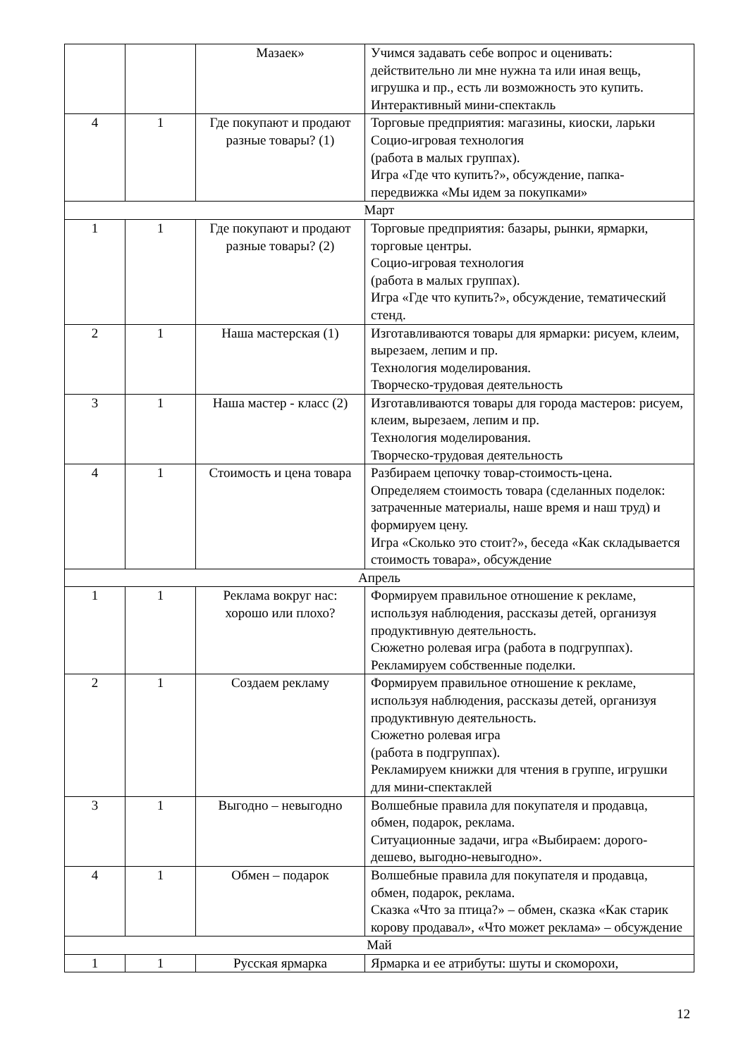| | | Мазаек» | Учимся задавать себе вопрос и оценивать: действительно ли мне нужна та или иная вещь, игрушка и пр., есть ли возможность это купить. Интерактивный мини-спектакль |
| 4 | 1 | Где покупают и продают разные товары? (1) | Торговые предприятия: магазины, киоски, ларьки Социо-игровая технология (работа в малых группах). Игра «Где что купить?», обсуждение, папка-передвижка «Мы идем за покупками» |
| Март | | | |
| 1 | 1 | Где покупают и продают разные товары? (2) | Торговые предприятия: базары, рынки, ярмарки, торговые центры. Социо-игровая технология (работа в малых группах). Игра «Где что купить?», обсуждение, тематический стенд. |
| 2 | 1 | Наша мастерская (1) | Изготавливаются товары для ярмарки: рисуем, клеим, вырезаем, лепим и пр. Технология моделирования. Творческо-трудовая деятельность |
| 3 | 1 | Наша мастер - класс (2) | Изготавливаются товары для города мастеров: рисуем, клеим, вырезаем, лепим и пр. Технология моделирования. Творческо-трудовая деятельность |
| 4 | 1 | Стоимость и цена товара | Разбираем цепочку товар-стоимость-цена. Определяем стоимость товара (сделанных поделок: затраченные материалы, наше время и наш труд) и формируем цену. Игра «Сколько это стоит?», беседа «Как складывается стоимость товара», обсуждение |
| Апрель | | | |
| 1 | 1 | Реклама вокруг нас: хорошо или плохо? | Формируем правильное отношение к рекламе, используя наблюдения, рассказы детей, организуя продуктивную деятельность. Сюжетно ролевая игра (работа в подгруппах). Рекламируем собственные поделки. |
| 2 | 1 | Создаем рекламу | Формируем правильное отношение к рекламе, используя наблюдения, рассказы детей, организуя продуктивную деятельность. Сюжетно ролевая игра (работа в подгруппах). Рекламируем книжки для чтения в группе, игрушки для мини-спектаклей |
| 3 | 1 | Выгодно – невыгодно | Волшебные правила для покупателя и продавца, обмен, подарок, реклама. Ситуационные задачи, игра «Выбираем: дорого-дешево, выгодно-невыгодно». |
| 4 | 1 | Обмен – подарок | Волшебные правила для покупателя и продавца, обмен, подарок, реклама. Сказка «Что за птица?» – обмен, сказка «Как старик корову продавал», «Что может реклама» – обсуждение |
| Май | | | |
| 1 | 1 | Русская ярмарка | Ярмарка и ее атрибуты: шуты и скоморохи, |
12